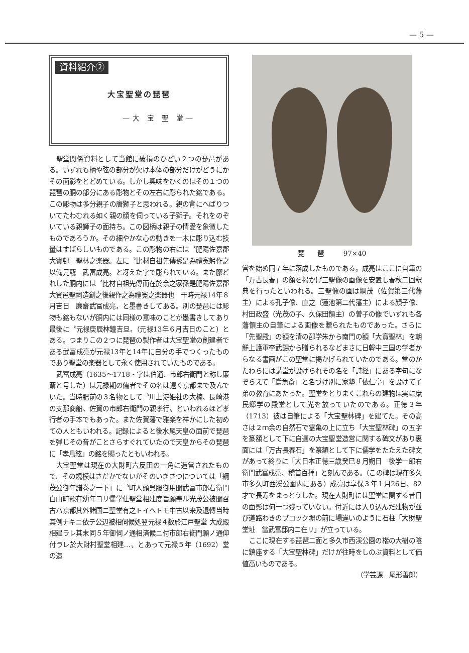— 5 —
資料紹介②
大宝聖堂の琵琶
—大 宝 聖 堂—
聖堂関係資料として当館に破損のひどい２つの琵琶がある。いずれも柄や弦の部分が欠け本体の部分だけがどうにかその面影をとどめている。しかし興味をひくのはその１つの琵琶の胴の部分にある彫物とその左右に彫られた銘である。この彫物は多分親子の唐獅子と思われる。親の背にへばりついてたわむれる如く親の顔を伺っている子獅子。それをのぞいている親獅子の面持ち。この図柄は親子の情愛を象徴したものであろうか。その細やかな心の動きを一木に彫り込む技量はすばらしいものである。この彫物の右には〝肥陽佐嘉郡大寶邨　聖林之楽器。左に〝比材自祖先傳孫是為禮寃躬作之以備元覊　武富成亮。と冴えた字で彫られている。また膠どれした胴内には〝比材自祖先傳而在於余之家孫是肥陽佐嘉郡大賓邑聖祠造創之後親作之為禮寃之楽器也　干時元禄14年８月吉日　廉齋武冨成亮〟と墨書きしてある。別の琵琶には彫物も銘もないが胴内には同様の意味のことが墨書きしてあり最後に〝元禄庚辰林鐘吉旦〟（元禄13年６月吉日のこと）とある。つまりこの２つに琵琶の製作者は大宝聖堂の創建者である武冨成亮が元禄13年と14年に自分の手でつくったものであり聖堂の楽器として永く使用されていたものである。
武冨成亮（1635〜1718・字は伯通、市郎右衛門と称し廉斎と号した）は元禄期の儒者でその名は遠く京都まで及んでいた。当時肥前の３名物として〝川上淀姫社の大楠、長崎港の支那商船、佐賀の市郎右衛門の親孝行〟といわれるほど孝行者の手本でもあった。また佐賀藩で雅楽を祥かにした初めての人ともいわれる。記録によると後水尾天皇の面前で琵琶を弾じその音がことさらすぐれていたので天皇からその琵琶に「孝鳥絃」の銘を賜ったともいわれる。
大宝聖堂は現在の大財町六反田の一角に造営されたもので、その規模はさだかでないがそのいきさつについては「綱茂公御年譜巻之一下」に〝町人頭呉服御用聞武冨市郎右衛門白山町罷在幼年ヨリ儒学仕聖堂相建度旨願奉ル光茂公被聞召古ハ京都其外諸国ニ聖堂有之トイヘトモ中古以来及退轉当時其例ナキニ依テ公辺被相伺候処翌元禄４数於江戸聖堂 大成殿 相建ラレ其末同５年御伺ノ通相済候ニ付市郎右衛門願ノ通仰付ラレ於大財村聖堂相建…〟とあって元禄５年（1692）堂の造
琵　　琶　　　97×40
営を始め同７年に落成したものである。成亮はここに自筆の「万古長春」の額を掲かげ三聖像の画像を安置し春秋二回釈典を行ったといわれる。三聖像の画は綱茂（佐賀第三代藩主）による孔子像、直之（蓮池第二代藩主）による顔子像、村田政盛（光茂の子、久保田領主）の曽子の像でいずれも各藩領主の自筆による画像を贈られたものであった。さらに「先聖殿」の額を清の邵学朱から南門の額「大寶聖林」を朝鮮上護軍李武錫から贈られるなどまさに日韓中三国の学者からなる書画がこの聖堂に掲かげられていたのである。堂のかたわらには講堂が設けられその名を「詩経」にある字句になぞらえて「鳶魚斎」と名づけ別に家塾「依仁亭」を設けて子弟の教育にあたった。聖堂をとりまくこれらの建物は実に庶民郷学の殿堂として光を放っていたのである。正徳３年（1713）彼は自筆による「大宝聖林碑」を建てた。その高さは２ｍ余の自然石で霊亀の上に立ち「大宝聖林碑」の五字を篆額として下に自選の大宝聖堂造営に関する碑文があり裏面には「万古長春石」を篆額として下に儒学をたたえた碑文があって終りに「大日本正徳三歳癸巳８月朔日　後学一郎右衛門武冨成亮、稽首百拝」と刻んである。（この碑は現在多久市多久町西渓公園内にある）成亮は享保３年１月26日、82才で長寿をまっとうした。現在大財町には聖堂に関する昔日の面影は何一つ残っていない。付近には入り込んだ建物が並び道路わきのブロック塀の前に場違いのように石柱「大財聖堂址　當武富邸内ニ在リ」が立っている。
ここに現在する琵琶二面と多久市西渓公園の楷の大樹の陰に鎮座する「大宝聖林碑」だけが往時をしのぶ資料として価値高いものである。
（学芸課　尾形善郎）